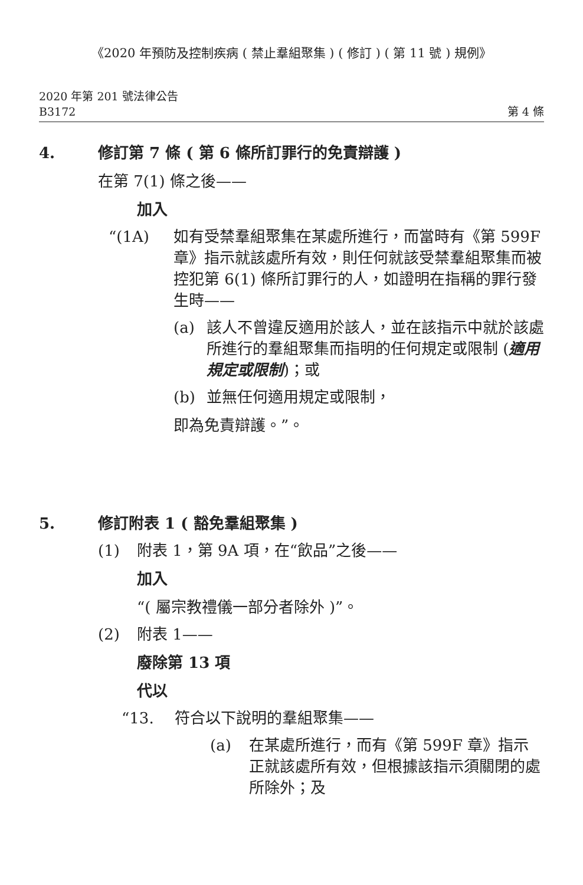《2020 年預防及控制疾病 ( 禁止羣組聚集 ) ( 修訂 ) ( 第 11 號 ) 規例》
2020 年第 201 號法律公告
B3172
第 4 條
4. 修訂第 7 條 ( 第 6 條所訂罪行的免責辯護 )
在第 7(1) 條之後——
加入
“(1A) 如有受禁羣組聚集在某處所進行，而當時有《第 599F 章》指示就該處所有效，則任何就該受禁羣組聚集而被控犯第 6(1) 條所訂罪行的人，如證明在指稱的罪行發生時——
(a) 該人不曾違反適用於該人，並在該指示中就於該處所進行的羣組聚集而指明的任何規定或限制 (適用規定或限制)；或
(b) 並無任何適用規定或限制，
即為免責辯護。”。
5. 修訂附表 1 ( 豁免羣組聚集 )
(1) 附表 1，第 9A 項，在“飲品”之後——
加入
“( 屬宗教禮儀一部分者除外 )”。
(2) 附表 1——
廢除第 13 項
代以
“13. 符合以下說明的羣組聚集——
(a) 在某處所進行，而有《第 599F 章》指示正就該處所有效，但根據該指示須關閉的處所除外；及